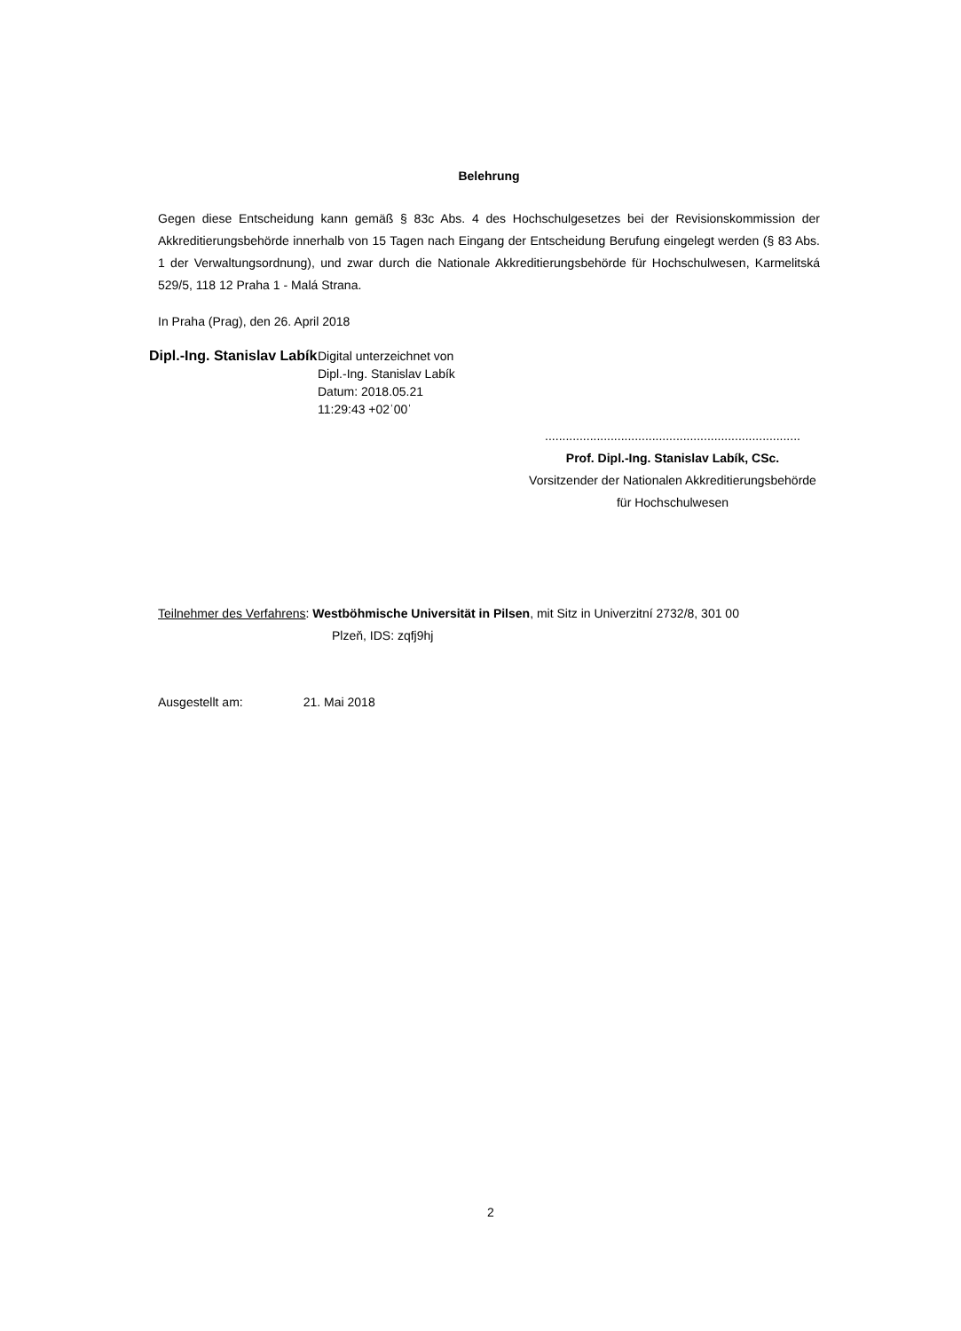Belehrung
Gegen diese Entscheidung kann gemäß § 83c Abs. 4 des Hochschulgesetzes bei der Revisionskommission der Akkreditierungsbehörde innerhalb von 15 Tagen nach Eingang der Entscheidung Berufung eingelegt werden (§ 83 Abs. 1 der Verwaltungsordnung), und zwar durch die Nationale Akkreditierungsbehörde für Hochschulwesen, Karmelitská 529/5, 118 12 Praha 1 - Malá Strana.
In Praha (Prag), den 26. April 2018
Dipl.-Ing. Stanislav Labík
Digital unterzeichnet von
Dipl.-Ing. Stanislav Labík
Datum: 2018.05.21
11:29:43 +02ˈ00ˈ
..........................................................................
Prof. Dipl.-Ing. Stanislav Labík, CSc.
Vorsitzender der Nationalen Akkreditierungsbehörde
für Hochschulwesen
Teilnehmer des Verfahrens: Westböhmische Universität in Pilsen, mit Sitz in Univerzitní 2732/8, 301 00
Plzeň, IDS: zqfj9hj
Ausgestellt am: 21. Mai 2018
2